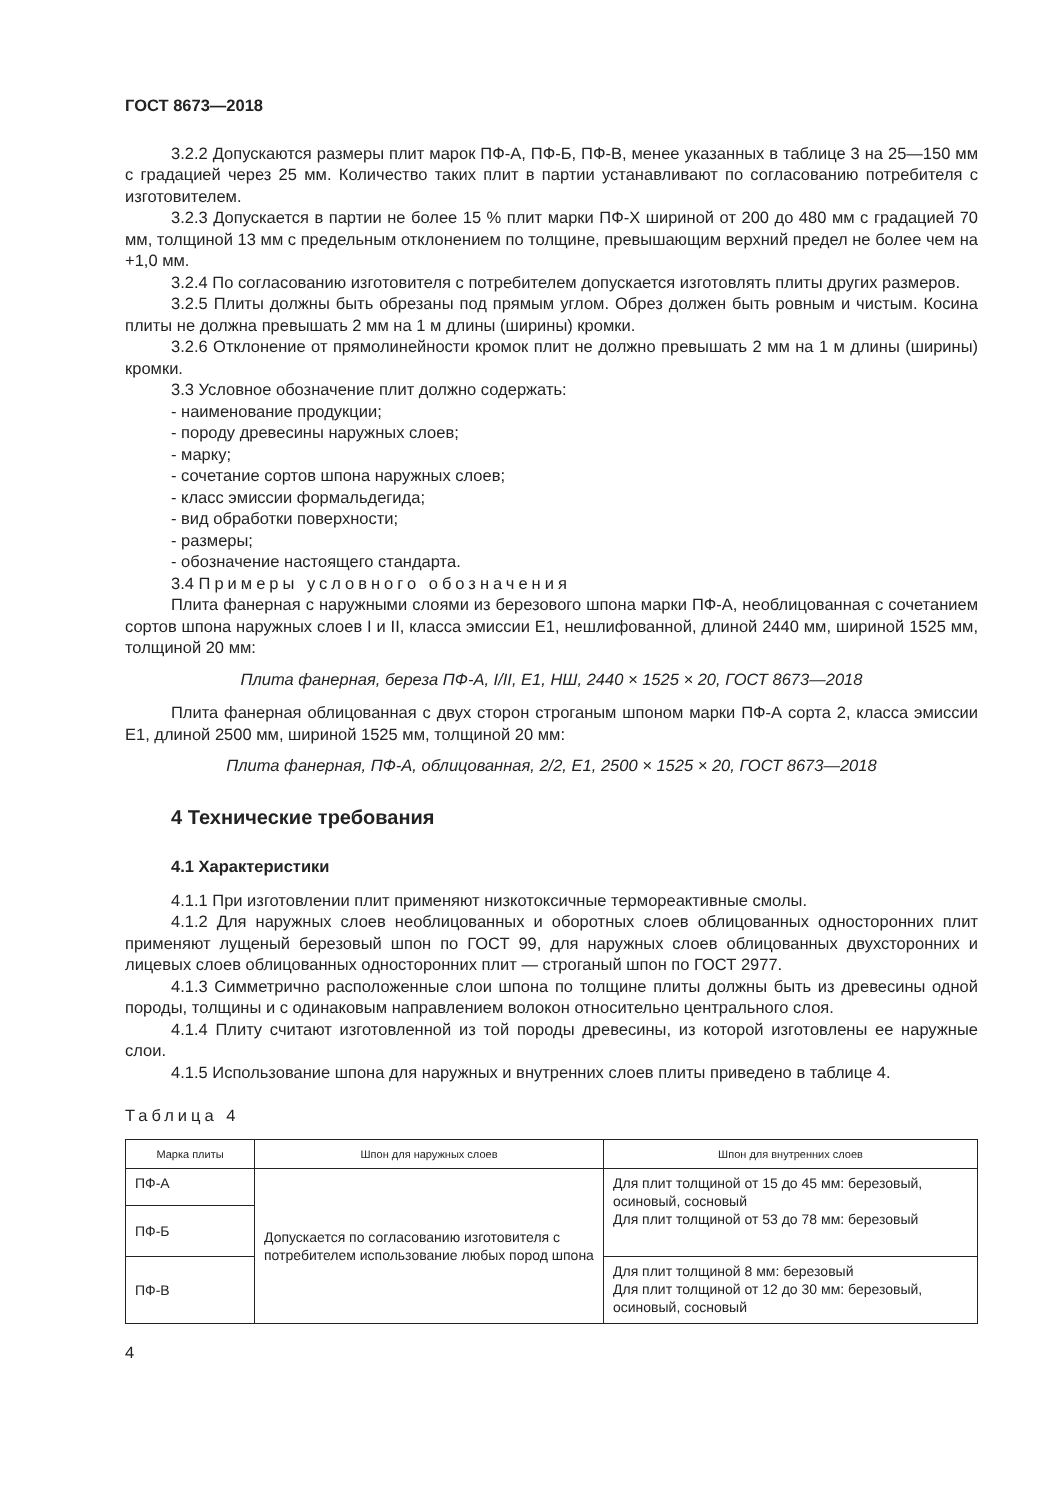ГОСТ 8673—2018
3.2.2 Допускаются размеры плит марок ПФ-А, ПФ-Б, ПФ-В, менее указанных в таблице 3 на 25—150 мм с градацией через 25 мм. Количество таких плит в партии устанавливают по согласованию потребителя с изготовителем.
3.2.3 Допускается в партии не более 15 % плит марки ПФ-Х шириной от 200 до 480 мм с градацией 70 мм, толщиной 13 мм с предельным отклонением по толщине, превышающим верхний предел не более чем на +1,0 мм.
3.2.4 По согласованию изготовителя с потребителем допускается изготовлять плиты других размеров.
3.2.5 Плиты должны быть обрезаны под прямым углом. Обрез должен быть ровным и чистым. Косина плиты не должна превышать 2 мм на 1 м длины (ширины) кромки.
3.2.6 Отклонение от прямолинейности кромок плит не должно превышать 2 мм на 1 м длины (ширины) кромки.
3.3 Условное обозначение плит должно содержать:
- наименование продукции;
- породу древесины наружных слоев;
- марку;
- сочетание сортов шпона наружных слоев;
- класс эмиссии формальдегида;
- вид обработки поверхности;
- размеры;
- обозначение настоящего стандарта.
3.4 Примеры условного обозначения
Плита фанерная с наружными слоями из березового шпона марки ПФ-А, необлицованная с сочетанием сортов шпона наружных слоев I и II, класса эмиссии Е1, нешлифованной, длиной 2440 мм, шириной 1525 мм, толщиной 20 мм:
Плита фанерная, береза ПФ-А, I/II, Е1, НШ, 2440 × 1525 × 20, ГОСТ 8673—2018
Плита фанерная облицованная с двух сторон строганым шпоном марки ПФ-А сорта 2, класса эмиссии Е1, длиной 2500 мм, шириной 1525 мм, толщиной 20 мм:
Плита фанерная, ПФ-А, облицованная, 2/2, Е1, 2500 × 1525 × 20, ГОСТ 8673—2018
4 Технические требования
4.1 Характеристики
4.1.1 При изготовлении плит применяют низкотоксичные термореактивные смолы.
4.1.2 Для наружных слоев необлицованных и оборотных слоев облицованных односторонних плит применяют лущеный березовый шпон по ГОСТ 99, для наружных слоев облицованных двухсторонних и лицевых слоев облицованных односторонних плит — строганый шпон по ГОСТ 2977.
4.1.3 Симметрично расположенные слои шпона по толщине плиты должны быть из древесины одной породы, толщины и с одинаковым направлением волокон относительно центрального слоя.
4.1.4 Плиту считают изготовленной из той породы древесины, из которой изготовлены ее наружные слои.
4.1.5 Использование шпона для наружных и внутренних слоев плиты приведено в таблице 4.
Таблица 4
| Марка плиты | Шпон для наружных слоев | Шпон для внутренних слоев |
| --- | --- | --- |
| ПФ-А | Допускается по согласованию изготовителя с потребителем использование любых пород шпона | Для плит толщиной от 15 до 45 мм: березовый, осиновый, сосновый Для плит толщиной от 53 до 78 мм: березовый |
| ПФ-Б | | |
| ПФ-В | | Для плит толщиной 8 мм: березовый Для плит толщиной от 12 до 30 мм: березовый, осиновый, сосновый |
4